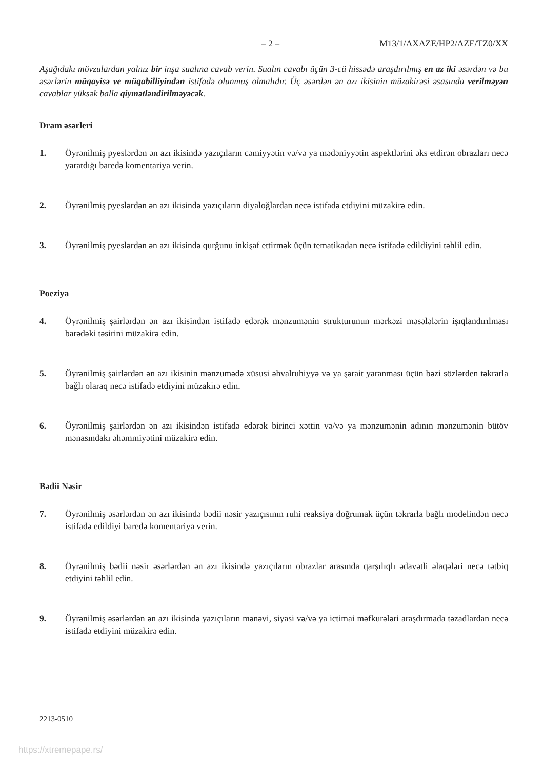– 2 – M13/1/AXAZE/HP2/AZE/TZ0/XX
Aşağıdakı mövzulardan yalnız bir inşa sualına cavab verin. Sualın cavabı üçün 3-cü hissədə araşdırılmış en az iki əsərdən və bu əsərlərin müqayisə ve müqabilliyindən istifadə olunmuş olmalıdır. Üç əsərdən ən azı ikisinin müzakirəsi əsasında verilməyən cavablar yüksək balla qiymətləndirilməyəcək.
Dram əsərleri
1. Öyrənilmiş pyeslərdən ən azı ikisində yazıçıların cəmiyyətin və/və ya mədəniyyətin aspektlərini əks etdirən obrazları necə yaratdığı baredə komentariya verin.
2. Öyrənilmiş pyeslərdən ən azı ikisində yazıçıların diyaloğlardan necə istifadə etdiyini müzakirə edin.
3. Öyrənilmiş pyeslərdən ən azı ikisində qurğunu inkişaf ettirmək üçün tematikadan necə istifadə edildiyini təhlil edin.
Poeziya
4. Öyrənilmiş şairlərdən ən azı ikisindən istifadə edərək mənzumənin strukturunun mərkəzi məsələlərin işıqlandırılması barədəki təsirini müzakirə edin.
5. Öyrənilmiş şairlərdən ən azı ikisinin mənzumədə xüsusi əhvalruhiyyə və ya şərait yaranması üçün bəzi sözlərden təkrarla bağlı olaraq necə istifadə etdiyini müzakirə edin.
6. Öyrənilmiş şairlərdən ən azı ikisindən istifadə edərək birinci xəttin və/və ya mənzumənin adının mənzumənin bütöv mənasındakı əhəmmiyətini müzakirə edin.
Bədii Nəsir
7. Öyrənilmiş əsərlərdən ən azı ikisində bədii nəsir yazıçısının ruhi reaksiya doğrumak üçün təkrarla bağlı modelindən necə istifadə edildiyi baredə komentariya verin.
8. Öyrənilmiş bədii nəsir əsərlərdən ən azı ikisində yazıçıların obrazlar arasında qarşılıqlı ədavətli əlaqələri necə tətbiq etdiyini təhlil edin.
9. Öyrənilmiş əsərlərdən ən azı ikisində yazıçıların mənəvi, siyasi və/və ya ictimai məfkurələri araşdırmada təzadlardan necə istifadə etdiyini müzakirə edin.
2213-0510
https://xtremepape.rs/